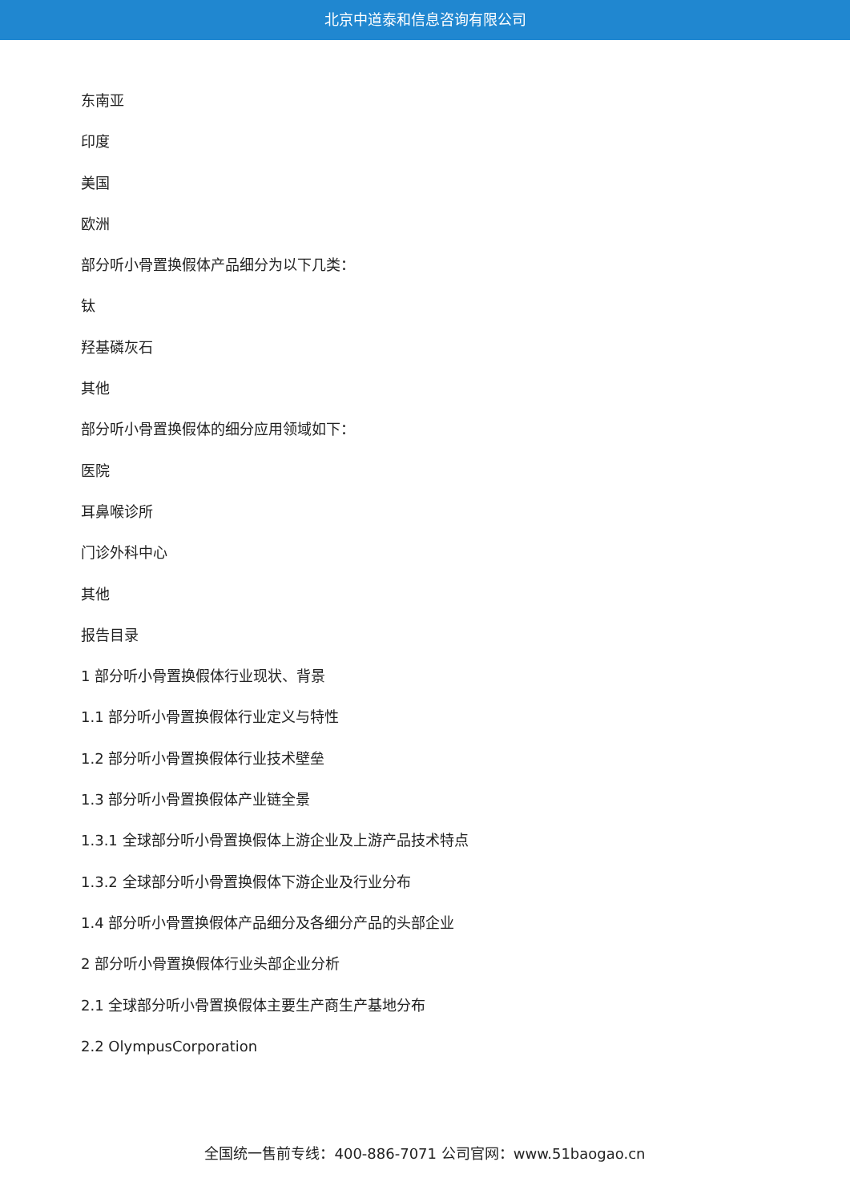北京中道泰和信息咨询有限公司
东南亚
印度
美国
欧洲
部分听小骨置换假体产品细分为以下几类：
钛
羟基磷灰石
其他
部分听小骨置换假体的细分应用领域如下：
医院
耳鼻喉诊所
门诊外科中心
其他
报告目录
1 部分听小骨置换假体行业现状、背景
1.1 部分听小骨置换假体行业定义与特性
1.2 部分听小骨置换假体行业技术壁垒
1.3 部分听小骨置换假体产业链全景
1.3.1 全球部分听小骨置换假体上游企业及上游产品技术特点
1.3.2 全球部分听小骨置换假体下游企业及行业分布
1.4 部分听小骨置换假体产品细分及各细分产品的头部企业
2 部分听小骨置换假体行业头部企业分析
2.1 全球部分听小骨置换假体主要生产商生产基地分布
2.2 OlympusCorporation
全国统一售前专线：400-886-7071 公司官网：www.51baogao.cn